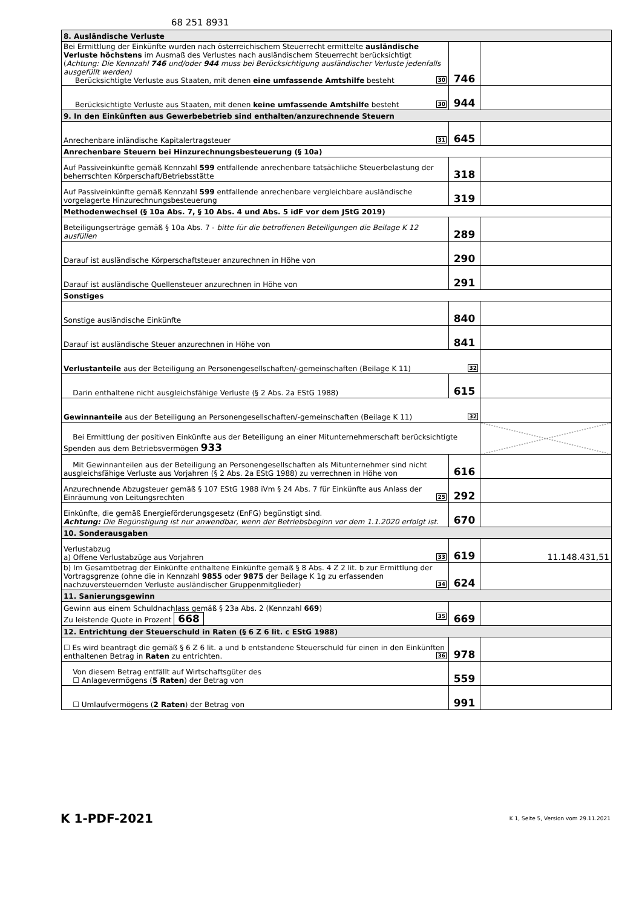68 251 8931
| 8. Ausländische Verluste | | |
| Bei Ermittlung der Einkünfte wurden nach österreichischem Steuerrecht ermittelte ausländische Verluste höchstens im Ausmaß des Verlustes nach ausländischem Steuerrecht berücksichtigt ( Achtung: Die Kennzahl 746 und/oder 944 muss bei Berücksichtigung ausländischer Verluste jedenfalls ausgefüllt werden) Berücksichtigte Verluste aus Staaten, mit denen eine umfassende Amtshilfe besteht 30 | 746 | |
| Berücksichtigte Verluste aus Staaten, mit denen keine umfassende Amtshilfe besteht 30 | 944 | |
| 9. In den Einkünften aus Gewerbebetrieb sind enthalten/anzurechnende Steuern | | |
| Anrechenbare inländische Kapitalertragsteuer 31 | 645 | |
| Anrechenbare Steuern bei Hinzurechnungsbesteuerung (§ 10a) | | |
| Auf Passiveinkünfte gemäß Kennzahl 599 entfallende anrechenbare tatsächliche Steuerbelastung der beherrschten Körperschaft/Betriebsstätte | 318 | |
| Auf Passiveinkünfte gemäß Kennzahl 599 entfallende anrechenbare vergleichbare ausländische vorgelagerte Hinzurechnungsbesteuerung | 319 | |
| Methodenwechsel (§ 10a Abs. 7, § 10 Abs. 4 und Abs. 5 idF vor dem JStG 2019) | | |
| Beteiligungserträge gemäß § 10a Abs. 7 - bitte für die betroffenen Beteiligungen die Beilage K 12 ausfüllen | 289 | |
| Darauf ist ausländische Körperschaftsteuer anzurechnen in Höhe von | 290 | |
| Darauf ist ausländische Quellensteuer anzurechnen in Höhe von | 291 | |
| Sonstiges | | |
| Sonstige ausländische Einkünfte | 840 | |
| Darauf ist ausländische Steuer anzurechnen in Höhe von | 841 | |
| Verlustanteile aus der Beteiligung an Personengesellschaften/-gemeinschaften (Beilage K 11) 32 | | |
| Darin enthaltene nicht ausgleichsfähige Verluste (§ 2 Abs. 2a EStG 1988) | 615 | |
| Gewinnanteile aus der Beteiligung an Personengesellschaften/-gemeinschaften (Beilage K 11) 32 | | |
| Bei Ermittlung der positiven Einkünfte aus der Beteiligung an einer Mitunternehmerschaft berücksichtigte Spenden aus dem Betriebsvermögen 933 | | |
| Mit Gewinnanteilen aus der Beteiligung an Personengesellschaften als Mitunternehmer sind nicht ausgleichsfähige Verluste aus Vorjahren (§ 2 Abs. 2a EStG 1988) zu verrechnen in Höhe von | 616 | |
| Anzurechnende Abzugsteuer gemäß § 107 EStG 1988 iVm § 24 Abs. 7 für Einkünfte aus Anlass der Einräumung von Leitungsrechten 25 | 292 | |
| Einkünfte, die gemäß Energieförderungsgesetz (EnFG) begünstigt sind. Achtung: Die Begünstigung ist nur anwendbar, wenn der Betriebsbeginn vor dem 1.1.2020 erfolgt ist. | 670 | |
| 10. Sonderausgaben | | |
| Verlustabzug a) Offene Verlustabzüge aus Vorjahren 33 | 619 | 11.148.431,51 |
| b) Im Gesamtbetrag der Einkünfte enthaltene Einkünfte gemäß § 8 Abs. 4 Z 2 lit. b zur Ermittlung der Vortragsgrenze (ohne die in Kennzahl 9855 oder 9875 der Beilage K 1g zu erfassenden nachzuversteuernden Verluste ausländischer Gruppenmitglieder) 34 | 624 | |
| 11. Sanierungsgewinn | | |
| Gewinn aus einem Schuldnachlass gemäß § 23a Abs. 2 (Kennzahl 669 ) Zu leistende Quote in Prozent 668 35 | 669 | |
| 12. Entrichtung der Steuerschuld in Raten (§ 6 Z 6 lit. c EStG 1988) | | |
| ☐ Es wird beantragt die gemäß § 6 Z 6 lit. a und b entstandene Steuerschuld für einen in den Einkünften enthaltenen Betrag in Raten zu entrichten. 36 | 978 | |
| Von diesem Betrag entfällt auf Wirtschaftsgüter des ☐ Anlagevermögens ( 5 Raten ) der Betrag von | 559 | |
| ☐ Umlaufvermögens ( 2 Raten ) der Betrag von | 991 | |
K 1-PDF-2021
K 1, Seite 5, Version vom 29.11.2021